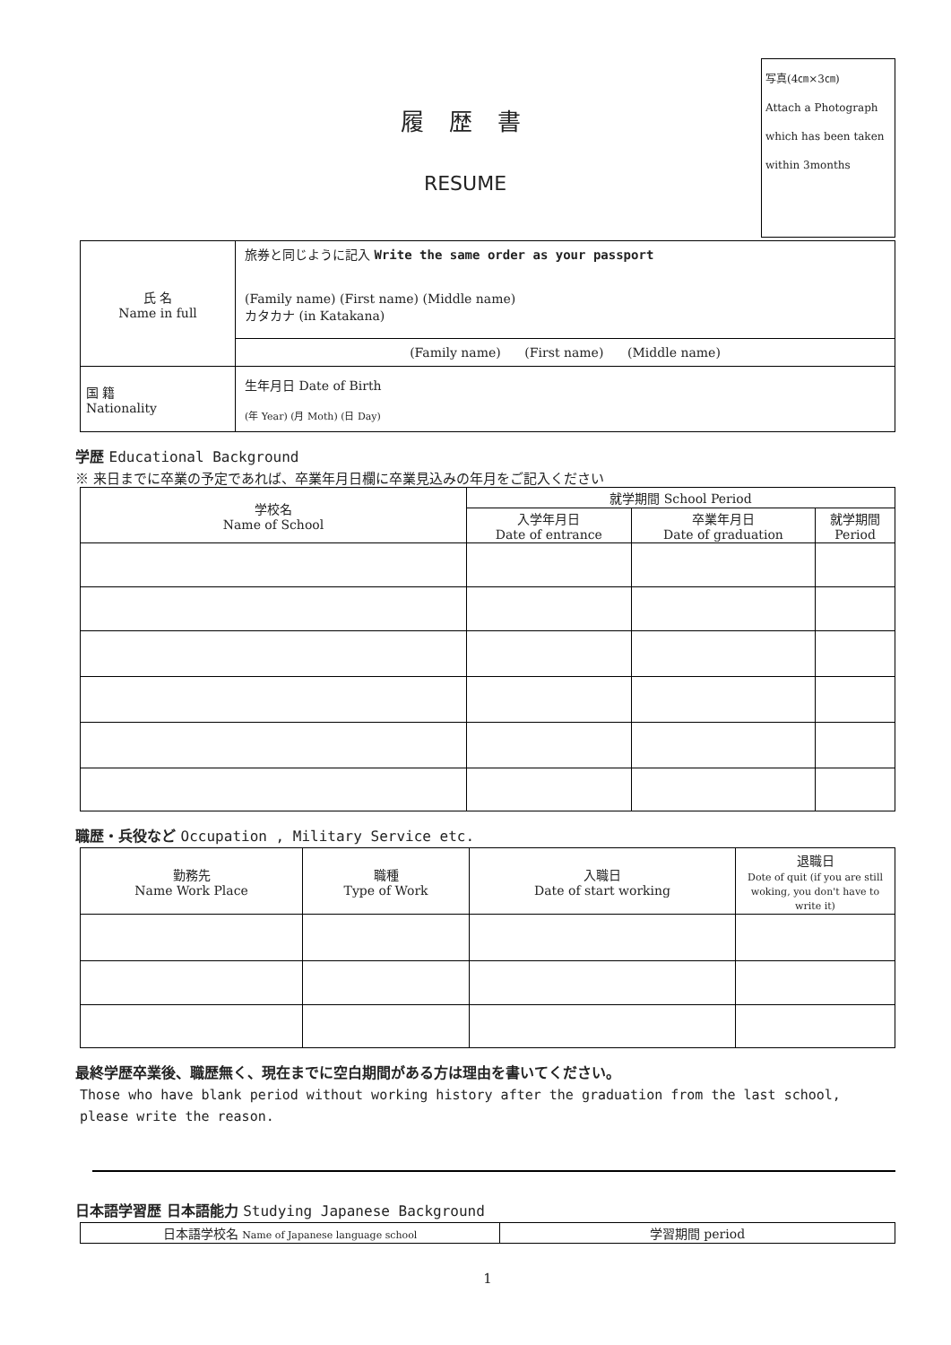履 歴 書
RESUME
写真(4㎝×3㎝)
Attach a Photograph
which has been taken
within 3months
| 氏 名 Name in full | 旅券と同じように記入 Write the same order as your passport (Family name) (First name) (Middle name) カタカナ (in Katakana) | |
| | (Family name) (First name) (Middle name) | |
| 国 籍 Nationality | | 生年月日 Date of Birth (年 Year) (月 Moth) (日 Day) |
学歴 Educational Background
※ 来日までに卒業の予定であれば、卒業年月日欄に卒業見込みの年月をご記入ください
| 学校名 Name of School | 就学期間 School Period | | |
| | 入学年月日 Date of entrance | 卒業年月日 Date of graduation | 就学期間 Period |
職歴・兵役など Occupation , Military Service etc.
| 勤務先 Name Work Place | 職種 Type of Work | 入職日 Date of start working | 退職日 Dote of quit (if you are still woking, you don't have to write it) |
最終学歴卒業後、職歴無く、現在までに空白期間がある方は理由を書いてください。
Those who have blank period without working history after the graduation from the last school, please write the reason.
日本語学習歴 日本語能力 Studying Japanese Background
| 日本語学校名 Name of Japanese language school | 学習期間 period |
1